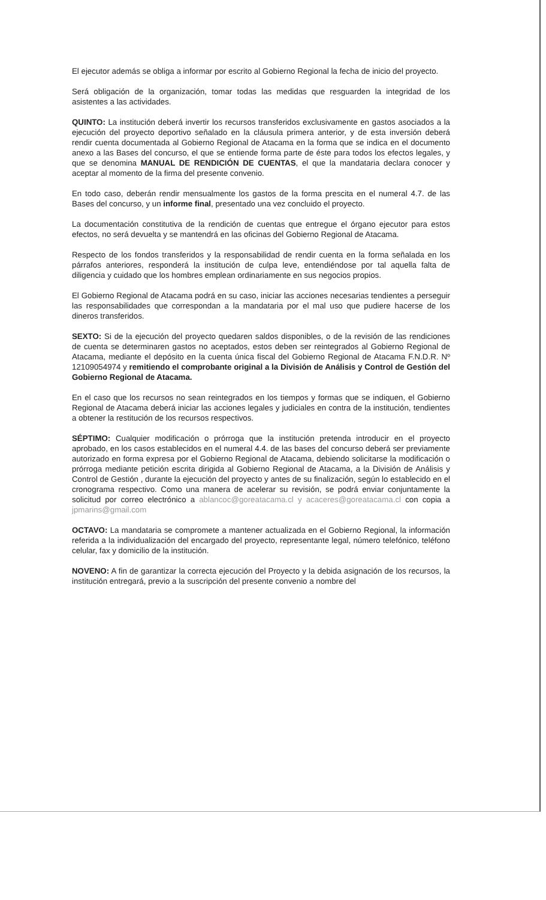El ejecutor además se obliga a informar por escrito al Gobierno Regional la fecha de inicio del proyecto.
Será obligación de la organización, tomar todas las medidas que resguarden la integridad de los asistentes a las actividades.
QUINTO: La institución deberá invertir los recursos transferidos exclusivamente en gastos asociados a la ejecución del proyecto deportivo señalado en la cláusula primera anterior, y de esta inversión deberá rendir cuenta documentada al Gobierno Regional de Atacama en la forma que se indica en el documento anexo a las Bases del concurso, el que se entiende forma parte de éste para todos los efectos legales, y que se denomina MANUAL DE RENDICIÓN DE CUENTAS, el que la mandataria declara conocer y aceptar al momento de la firma del presente convenio.
En todo caso, deberán rendir mensualmente los gastos de la forma prescita en el numeral 4.7. de las Bases del concurso, y un informe final, presentado una vez concluido el proyecto.
La documentación constitutiva de la rendición de cuentas que entregue el órgano ejecutor para estos efectos, no será devuelta y se mantendrá en las oficinas del Gobierno Regional de Atacama.
Respecto de los fondos transferidos y la responsabilidad de rendir cuenta en la forma señalada en los párrafos anteriores, responderá la institución de culpa leve, entendiéndose por tal aquella falta de diligencia y cuidado que los hombres emplean ordinariamente en sus negocios propios.
El Gobierno Regional de Atacama podrá en su caso, iniciar las acciones necesarias tendientes a perseguir las responsabilidades que correspondan a la mandataria por el mal uso que pudiere hacerse de los dineros transferidos.
SEXTO: Si de la ejecución del proyecto quedaren saldos disponibles, o de la revisión de las rendiciones de cuenta se determinaren gastos no aceptados, estos deben ser reintegrados al Gobierno Regional de Atacama, mediante el depósito en la cuenta única fiscal del Gobierno Regional de Atacama F.N.D.R. Nº 12109054974 y remitiendo el comprobante original a la División de Análisis y Control de Gestión del Gobierno Regional de Atacama.
En el caso que los recursos no sean reintegrados en los tiempos y formas que se indiquen, el Gobierno Regional de Atacama deberá iniciar las acciones legales y judiciales en contra de la institución, tendientes a obtener la restitución de los recursos respectivos.
SÉPTIMO: Cualquier modificación o prórroga que la institución pretenda introducir en el proyecto aprobado, en los casos establecidos en el numeral 4.4. de las bases del concurso deberá ser previamente autorizado en forma expresa por el Gobierno Regional de Atacama, debiendo solicitarse la modificación o prórroga mediante petición escrita dirigida al Gobierno Regional de Atacama, a la División de Análisis y Control de Gestión , durante la ejecución del proyecto y antes de su finalización, según lo establecido en el cronograma respectivo. Como una manera de acelerar su revisión, se podrá enviar conjuntamente la solicitud por correo electrónico a ablancoc@goreatacama.cl y acaceres@goreatacama.cl con copia a jpmarins@gmail.com
OCTAVO: La mandataria se compromete a mantener actualizada en el Gobierno Regional, la información referida a la individualización del encargado del proyecto, representante legal, número telefónico, teléfono celular, fax y domicilio de la institución.
NOVENO: A fin de garantizar la correcta ejecución del Proyecto y la debida asignación de los recursos, la institución entregará, previo a la suscripción del presente convenio a nombre del